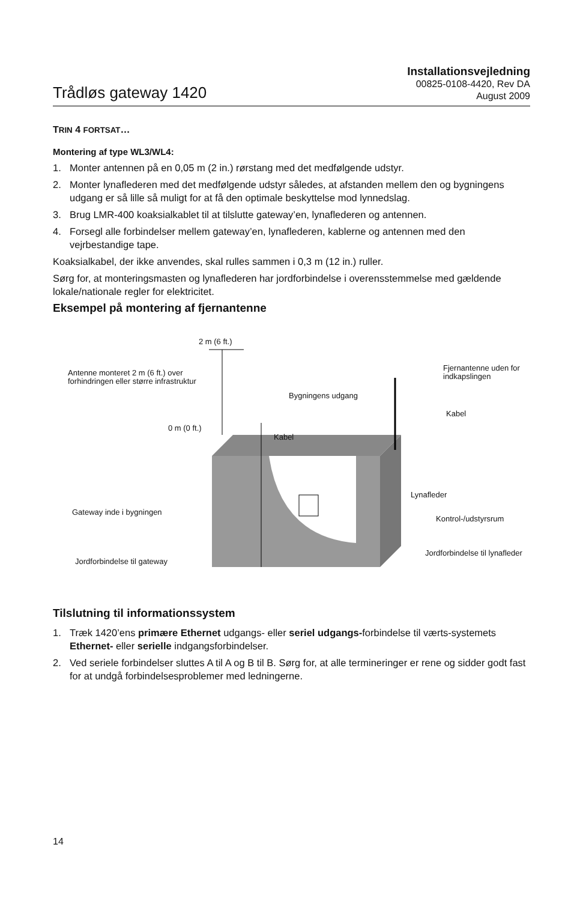Trådløs gateway 1420
Installationsvejledning
00825-0108-4420, Rev DA
August 2009
TRIN 4 FORTSAT…
Montering af type WL3/WL4:
1. Monter antennen på en 0,05 m (2 in.) rørstang med det medfølgende udstyr.
2. Monter lynaflederen med det medfølgende udstyr således, at afstanden mellem den og bygningens udgang er så lille så muligt for at få den optimale beskyttelse mod lynnedslag.
3. Brug LMR-400 koaksialkablet til at tilslutte gateway’en, lynaflederen og antennen.
4. Forsegl alle forbindelser mellem gateway’en, lynaflederen, kablerne og antennen med den vejrbestandige tape.
Koaksialkabel, der ikke anvendes, skal rulles sammen i 0,3 m (12 in.) ruller.
Sørg for, at monteringsmasten og lynaflederen har jordforbindelse i overensstemmelse med gældende lokale/nationale regler for elektricitet.
Eksempel på montering af fjernantenne
2 m (6 ft.)
Antenne monteret 2 m (6 ft.) over forhindringen eller større infrastruktur
Bygningens udgang
Fjernantenne uden for indkapslingen
Kabel
0 m (0 ft.)
Kabel
Lynafleder
Gateway inde i bygningen
Kontrol-/udstyrsrum
Jordforbindelse til gateway
Jordforbindelse til lynafleder
Tilslutning til informationssystem
1. Træk 1420’ens primære Ethernet udgangs- eller seriel udgangs-forbindelse til værts-systemets Ethernet- eller serielle indgangsforbindelser.
2. Ved seriele forbindelser sluttes A til A og B til B. Sørg for, at alle termineringer er rene og sidder godt fast for at undgå forbindelsesproblemer med ledningerne.
14